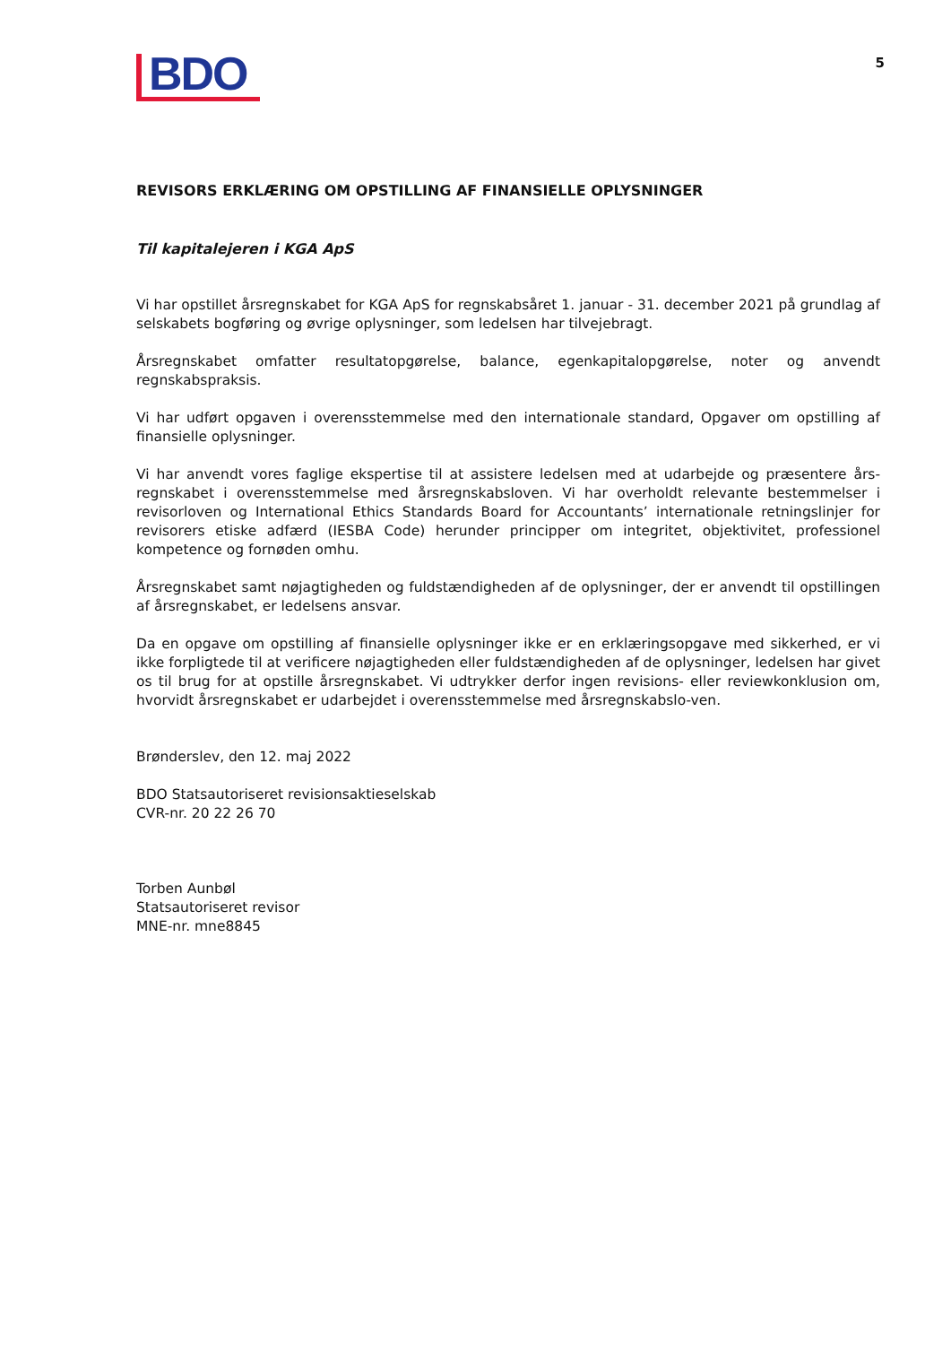BDO
5
REVISORS ERKLÆRING OM OPSTILLING AF FINANSIELLE OPLYSNINGER
Til kapitalejeren i KGA ApS
Vi har opstillet årsregnskabet for KGA ApS for regnskabsåret 1. januar - 31. december 2021 på grundlag af selskabets bogføring og øvrige oplysninger, som ledelsen har tilvejebragt.
Årsregnskabet omfatter resultatopgørelse, balance, egenkapitalopgørelse, noter og anvendt regnskabspraksis.
Vi har udført opgaven i overensstemmelse med den internationale standard, Opgaver om opstilling af finansielle oplysninger.
Vi har anvendt vores faglige ekspertise til at assistere ledelsen med at udarbejde og præsentere års-regnskabet i overensstemmelse med årsregnskabsloven. Vi har overholdt relevante bestemmelser i revisorloven og International Ethics Standards Board for Accountants’ internationale retningslinjer for revisorers etiske adfærd (IESBA Code) herunder principper om integritet, objektivitet, professionel kompetence og fornøden omhu.
Årsregnskabet samt nøjagtigheden og fuldstændigheden af de oplysninger, der er anvendt til opstillingen af årsregnskabet, er ledelsens ansvar.
Da en opgave om opstilling af finansielle oplysninger ikke er en erklæringsopgave med sikkerhed, er vi ikke forpligtede til at verificere nøjagtigheden eller fuldstændigheden af de oplysninger, ledelsen har givet os til brug for at opstille årsregnskabet. Vi udtrykker derfor ingen revisions- eller reviewkonklusion om, hvorvidt årsregnskabet er udarbejdet i overensstemmelse med årsregnskabslo-ven.
Brønderslev, den 12. maj 2022
BDO Statsautoriseret revisionsaktieselskab
CVR-nr. 20 22 26 70
Torben Aunbøl
Statsautoriseret revisor
MNE-nr. mne8845